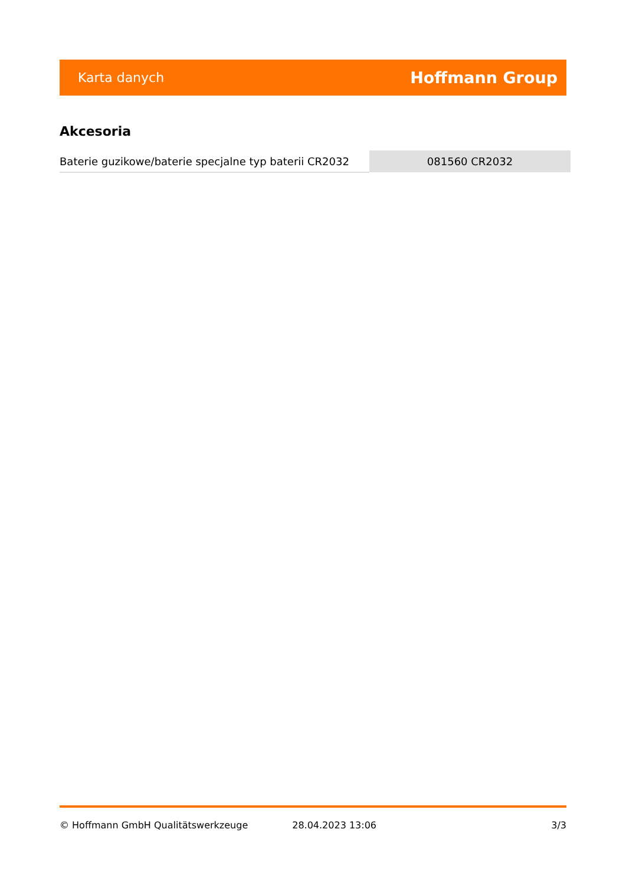Karta danych Hoffmann Group
Akcesoria
| Baterie guzikowe/baterie specjalne typ baterii CR2032 | 081560 CR2032 |
© Hoffmann GmbH Qualitätswerkzeuge 28.04.2023 13:06 3/3